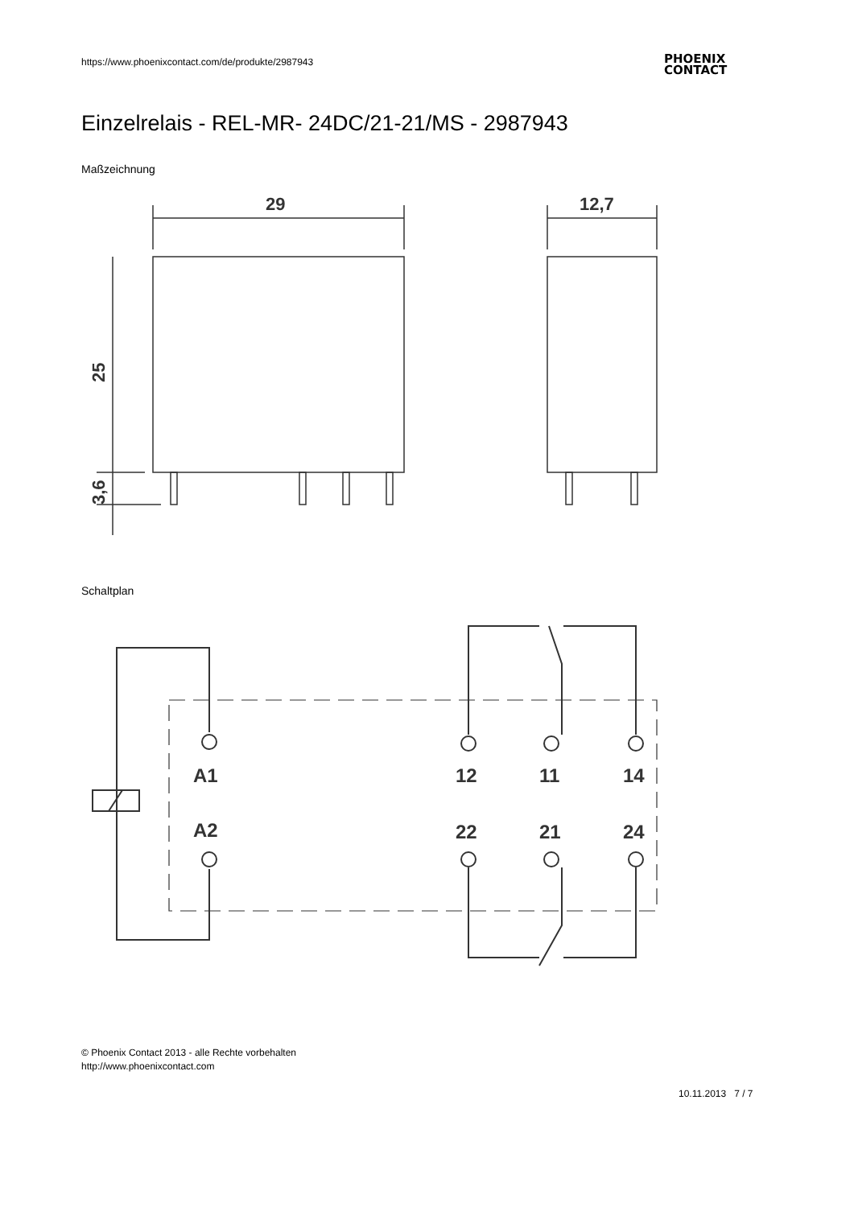https://www.phoenixcontact.com/de/produkte/2987943
PHOENIX
CONTACT
Einzelrelais - REL-MR- 24DC/21-21/MS - 2987943
Maßzeichnung
29
25
3,6
12,7
Schaltplan
A1
A2
12
11
14
22
21
24
© Phoenix Contact 2013 - alle Rechte vorbehalten
http://www.phoenixcontact.com
10.11.2013 7 / 7